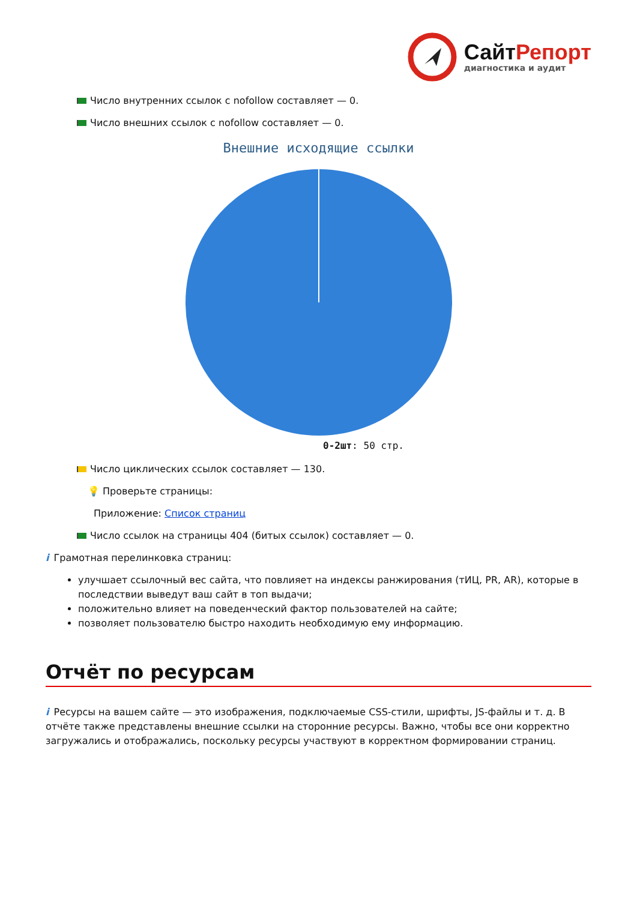СайтРепорт
диагностика и аудит
Число внутренних ссылок с nofollow составляет — 0.
Число внешних ссылок с nofollow составляет — 0.
Внешние исходящие ссылки
0-2шт: 50 стр.
Число циклических ссылок составляет — 130.
💡 Проверьте страницы:
Приложение: Список страниц
Число ссылок на страницы 404 (битых ссылок) составляет — 0.
i Грамотная перелинковка страниц:
улучшает ссылочный вес сайта, что повлияет на индексы ранжирования (тИЦ, PR, AR), которые в последствии выведут ваш сайт в топ выдачи;
положительно влияет на поведенческий фактор пользователей на сайте;
позволяет пользователю быстро находить необходимую ему информацию.
Отчёт по ресурсам
i Ресурсы на вашем сайте — это изображения, подключаемые CSS-стили, шрифты, JS-файлы и т. д. В отчёте также представлены внешние ссылки на сторонние ресурсы. Важно, чтобы все они корректно загружались и отображались, поскольку ресурсы участвуют в корректном формировании страниц.